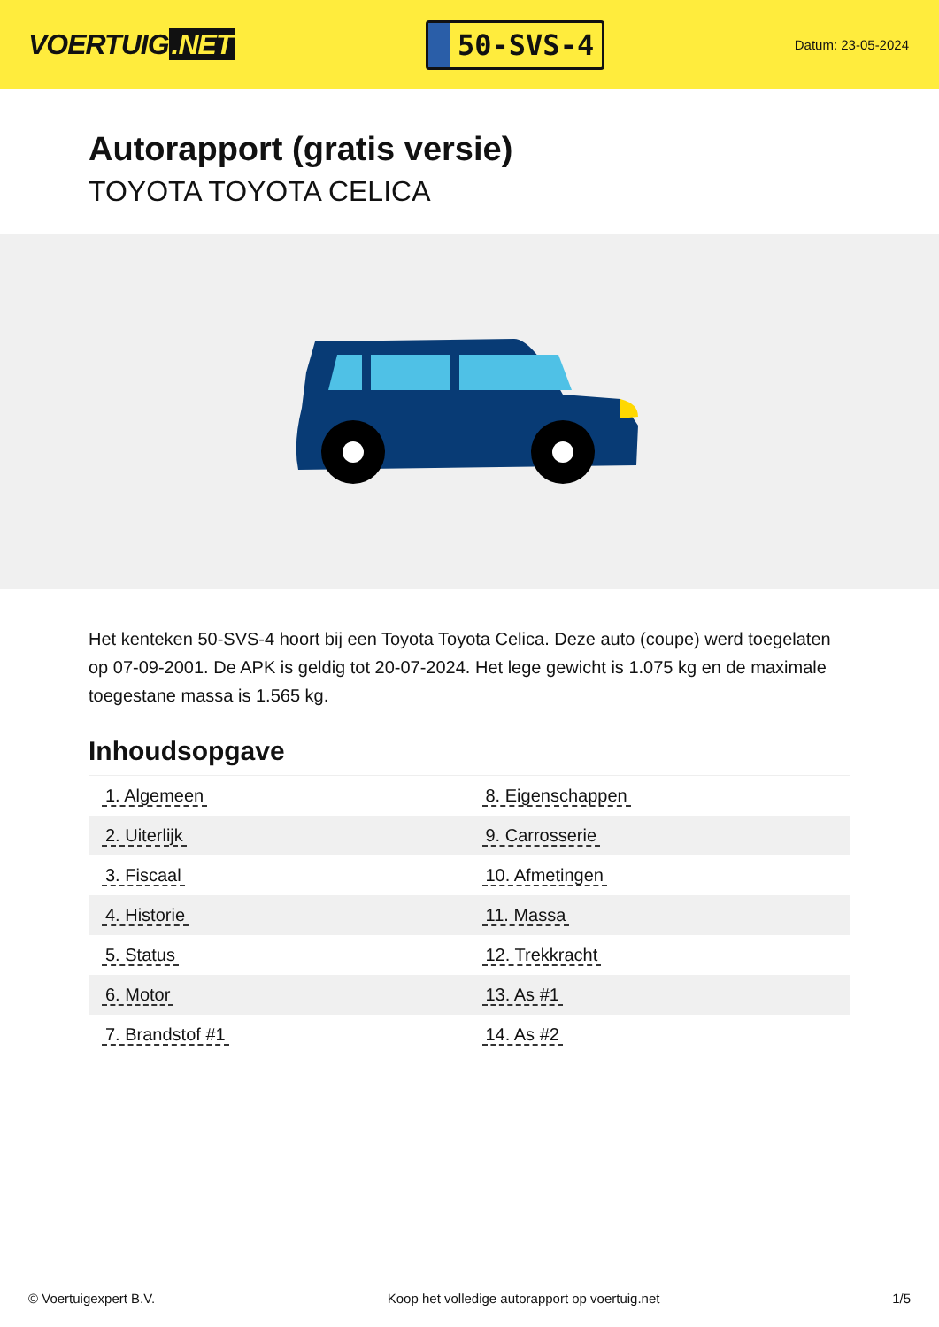VOERTUIG.NET
50-SVS-4
Datum: 23-05-2024
Autorapport (gratis versie)
TOYOTA TOYOTA CELICA
Het kenteken 50-SVS-4 hoort bij een Toyota Toyota Celica. Deze auto (coupe) werd toegelaten op 07-09-2001. De APK is geldig tot 20-07-2024. Het lege gewicht is 1.075 kg en de maximale toegestane massa is 1.565 kg.
Inhoudsopgave
| 1. Algemeen | 8. Eigenschappen |
| 2. Uiterlijk | 9. Carrosserie |
| 3. Fiscaal | 10. Afmetingen |
| 4. Historie | 11. Massa |
| 5. Status | 12. Trekkracht |
| 6. Motor | 13. As #1 |
| 7. Brandstof #1 | 14. As #2 |
© Voertuigexpert B.V. Koop het volledige autorapport op voertuig.net 1/5